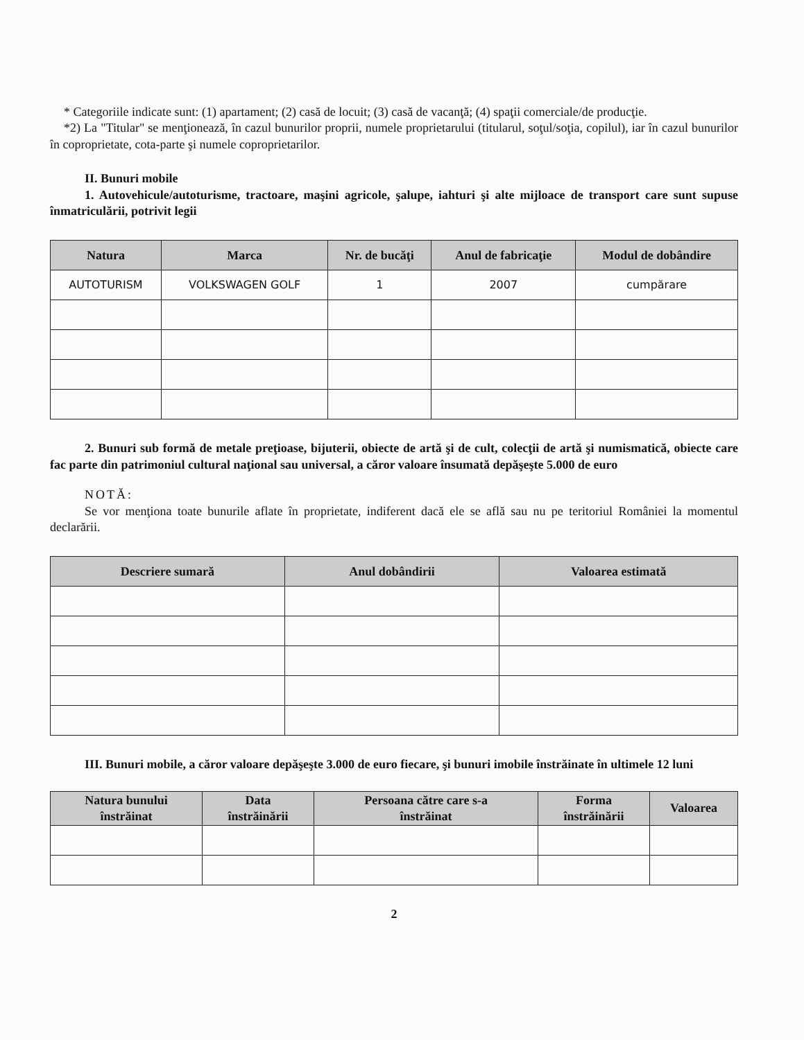* Categoriile indicate sunt: (1) apartament; (2) casă de locuit; (3) casă de vacanţă; (4) spaţii comerciale/de producţie.
*2) La "Titular" se menţionează, în cazul bunurilor proprii, numele proprietarului (titularul, soţul/soţia, copilul), iar în cazul bunurilor în coproprietate, cota-parte şi numele coproprietarilor.
II. Bunuri mobile
1. Autovehicule/autoturisme, tractoare, maşini agricole, şalupe, iahturi şi alte mijloace de transport care sunt supuse înmatriculării, potrivit legii
| Natura | Marca | Nr. de bucăţi | Anul de fabricaţie | Modul de dobândire |
| --- | --- | --- | --- | --- |
| AUTOTURISM | VOLKSWAGEN GOLF | 1 | 2007 | cumpărare |
2. Bunuri sub formă de metale preţioase, bijuterii, obiecte de artă şi de cult, colecţii de artă şi numismatică, obiecte care fac parte din patrimoniul cultural naţional sau universal, a căror valoare însumată depăşeşte 5.000 de euro
NOTĂ:
Se vor menţiona toate bunurile aflate în proprietate, indiferent dacă ele se află sau nu pe teritoriul României la momentul declarării.
| Descriere sumară | Anul dobândirii | Valoarea estimată |
| --- | --- | --- |
III. Bunuri mobile, a căror valoare depăşeşte 3.000 de euro fiecare, şi bunuri imobile înstrăinate în ultimele 12 luni
| Natura bunului înstrăinat | Data înstrăinării | Persoana către care s-a înstrăinat | Forma înstrăinării | Valoarea |
| --- | --- | --- | --- | --- |
2